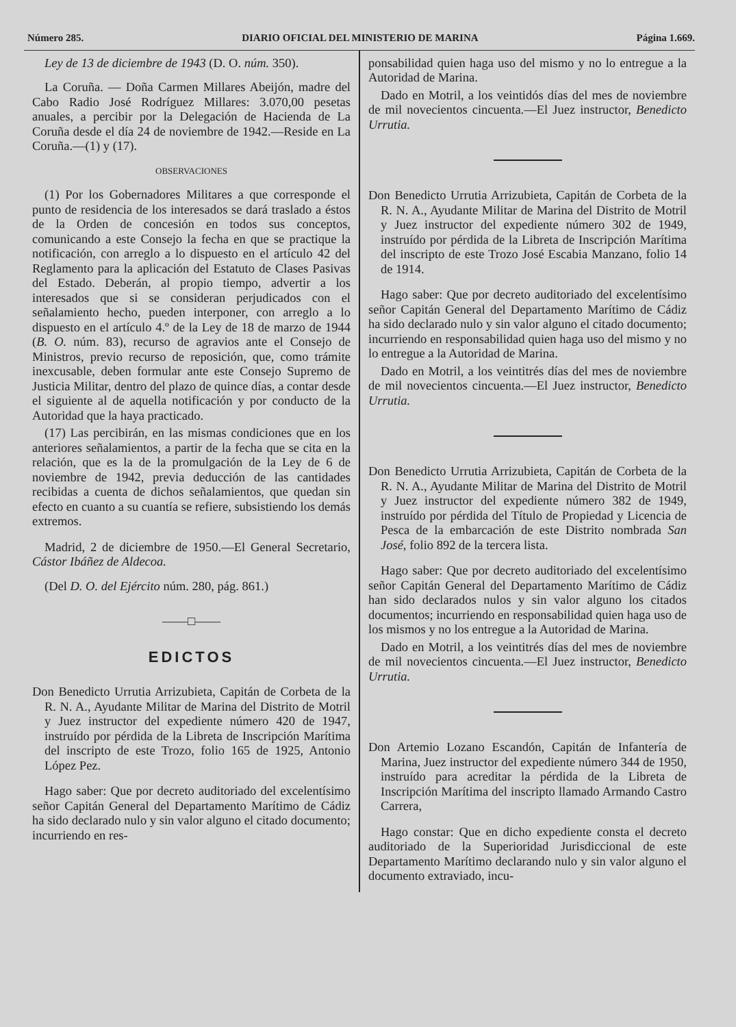Número 285. DIARIO OFICIAL DEL MINISTERIO DE MARINA Página 1.669.
Ley de 13 de diciembre de 1943 (D. O. núm. 350).
La Coruña. — Doña Carmen Millares Abeijón, madre del Cabo Radio José Rodríguez Millares: 3.070,00 pesetas anuales, a percibir por la Delegación de Hacienda de La Coruña desde el día 24 de noviembre de 1942.—Reside en La Coruña.—(1) y (17).
OBSERVACIONES
(1) Por los Gobernadores Militares a que corresponde el punto de residencia de los interesados se dará traslado a éstos de la Orden de concesión en todos sus conceptos, comunicando a este Consejo la fecha en que se practique la notificación, con arreglo a lo dispuesto en el artículo 42 del Reglamento para la aplicación del Estatuto de Clases Pasivas del Estado. Deberán, al propio tiempo, advertir a los interesados que si se consideran perjudicados con el señalamiento hecho, pueden interponer, con arreglo a lo dispuesto en el artículo 4.º de la Ley de 18 de marzo de 1944 (B. O. núm. 83), recurso de agravios ante el Consejo de Ministros, previo recurso de reposición, que, como trámite inexcusable, deben formular ante este Consejo Supremo de Justicia Militar, dentro del plazo de quince días, a contar desde el siguiente al de aquella notificación y por conducto de la Autoridad que la haya practicado.
(17) Las percibirán, en las mismas condiciones que en los anteriores señalamientos, a partir de la fecha que se cita en la relación, que es la de la promulgación de la Ley de 6 de noviembre de 1942, previa deducción de las cantidades recibidas a cuenta de dichos señalamientos, que quedan sin efecto en cuanto a su cuantía se refiere, subsistiendo los demás extremos.
Madrid, 2 de diciembre de 1950.—El General Secretario, Cástor Ibáñez de Aldecoa.
(Del D. O. del Ejército núm. 280, pág. 861.)
——□——
EDICTOS
Don Benedicto Urrutia Arrizubieta, Capitán de Corbeta de la R. N. A., Ayudante Militar de Marina del Distrito de Motril y Juez instructor del expediente número 420 de 1947, instruído por pérdida de la Libreta de Inscripción Marítima del inscripto de este Trozo, folio 165 de 1925, Antonio López Pez.
Hago saber: Que por decreto auditoriado del excelentísimo señor Capitán General del Departamento Marítimo de Cádiz ha sido declarado nulo y sin valor alguno el citado documento; incurriendo en res-
ponsabilidad quien haga uso del mismo y no lo entregue a la Autoridad de Marina.
Dado en Motril, a los veintidós días del mes de noviembre de mil novecientos cincuenta.—El Juez instructor, Benedicto Urrutia.
Don Benedicto Urrutia Arrizubieta, Capitán de Corbeta de la R. N. A., Ayudante Militar de Marina del Distrito de Motril y Juez instructor del expediente número 302 de 1949, instruído por pérdida de la Libreta de Inscripción Marítima del inscripto de este Trozo José Escabia Manzano, folio 14 de 1914.
Hago saber: Que por decreto auditoriado del excelentísimo señor Capitán General del Departamento Marítimo de Cádiz ha sido declarado nulo y sin valor alguno el citado documento; incurriendo en responsabilidad quien haga uso del mismo y no lo entregue a la Autoridad de Marina.
Dado en Motril, a los veintitrés días del mes de noviembre de mil novecientos cincuenta.—El Juez instructor, Benedicto Urrutia.
Don Benedicto Urrutia Arrizubieta, Capitán de Corbeta de la R. N. A., Ayudante Militar de Marina del Distrito de Motril y Juez instructor del expediente número 382 de 1949, instruído por pérdida del Título de Propiedad y Licencia de Pesca de la embarcación de este Distrito nombrada San José, folio 892 de la tercera lista.
Hago saber: Que por decreto auditoriado del excelentísimo señor Capitán General del Departamento Marítimo de Cádiz han sido declarados nulos y sin valor alguno los citados documentos; incurriendo en responsabilidad quien haga uso de los mismos y no los entregue a la Autoridad de Marina.
Dado en Motril, a los veintitrés días del mes de noviembre de mil novecientos cincuenta.—El Juez instructor, Benedicto Urrutia.
Don Artemio Lozano Escandón, Capitán de Infantería de Marina, Juez instructor del expediente número 344 de 1950, instruído para acreditar la pérdida de la Libreta de Inscripción Marítima del inscripto llamado Armando Castro Carrera,
Hago constar: Que en dicho expediente consta el decreto auditoriado de la Superioridad Jurisdiccional de este Departamento Marítimo declarando nulo y sin valor alguno el documento extraviado, incu-